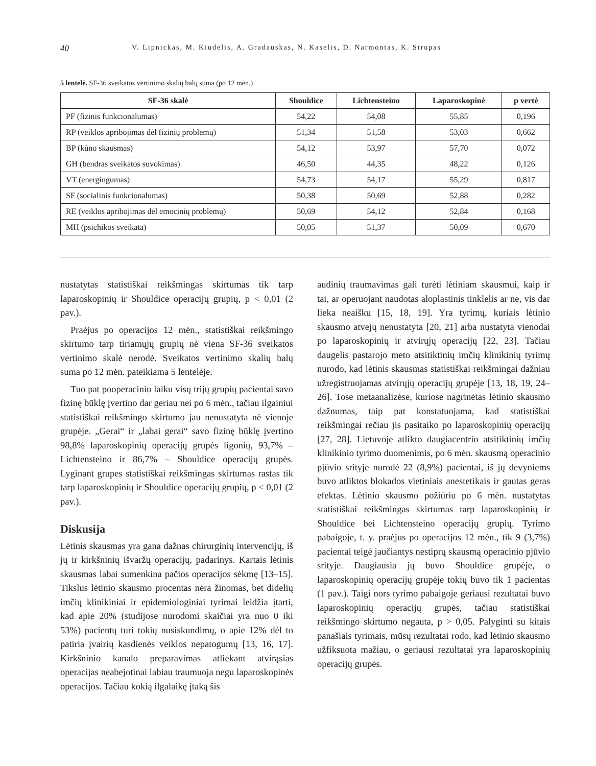40 V. Lipnickas, M. Kiudelis, A. Gradauskas, N. Kaselis, D. Narmontas, K. Strupas
5 lentelė. SF-36 sveikatos vertinimo skalių balų suma (po 12 mėn.)
| SF-36 skalė | Shouldice | Lichtensteino | Laparoskopinė | p vertė |
| --- | --- | --- | --- | --- |
| PF (fizinis funkcionalumas) | 54,22 | 54,08 | 55,85 | 0,196 |
| RP (veiklos apribojimas dėl fizinių problemų) | 51,34 | 51,58 | 53,03 | 0,662 |
| BP (kūno skausmas) | 54,12 | 53,97 | 57,70 | 0,072 |
| GH (bendras sveikatos suvokimas) | 46,50 | 44,35 | 48,22 | 0,126 |
| VT (energingumas) | 54,73 | 54,17 | 55,29 | 0,817 |
| SF (socialinis funkcionalumas) | 50,38 | 50,69 | 52,88 | 0,282 |
| RE (veiklos apribojimas dėl emocinių problemų) | 50,69 | 54,12 | 52,84 | 0,168 |
| MH (psichikos sveikata) | 50,05 | 51,37 | 50,09 | 0,670 |
nustatytas statistiškai reikšmingas skirtumas tik tarp laparoskopinių ir Shouldice operacijų grupių, p < 0,01 (2 pav.).
Praėjus po operacijos 12 mėn., statistiškai reikšmingo skirtumo tarp tiriamųjų grupių nė viena SF-36 sveikatos vertinimo skalė nerodė. Sveikatos vertinimo skalių balų suma po 12 mėn. pateikiama 5 lentelėje.
Tuo pat pooperaciniu laiku visų trijų grupių pacientai savo fizinę būklę įvertino dar geriau nei po 6 mėn., tačiau ilgainiui statistiškai reikšmingo skirtumo jau nenustatyta nė vienoje grupėje. „Gerai“ ir „labai gerai“ savo fizinę būklę įvertino 98,8% laparoskopinių operacijų grupės ligonių, 93,7% – Lichtensteino ir 86,7% – Shouldice operacijų grupės. Lyginant grupes statistiškai reikšmingas skirtumas rastas tik tarp laparoskopinių ir Shouldice operacijų grupių, p < 0,01 (2 pav.).
Diskusija
Lėtinis skausmas yra gana dažnas chirurginių intervencijų, iš jų ir kirkšninių išvaržų operacijų, padarinys. Kartais lėtinis skausmas labai sumenkina pačios operacijos sėkmę [13–15]. Tikslus lėtinio skausmo procentas nėra žinomas, bet didelių imčių klinikiniai ir epidemiologiniai tyrimai leidžia įtarti, kad apie 20% (studijose nurodomi skaičiai yra nuo 0 iki 53%) pacientų turi tokių nusiskundimų, o apie 12% dėl to patiria įvairių kasdienės veiklos nepatogumų [13, 16, 17]. Kirkšninio kanalo preparavimas atliekant atvirąsias operacijas neabejotinai labiau traumuoja negu laparoskopinės operacijos. Tačiau kokią ilgalaikę įtaką šis
audinių traumavimas gali turėti lėtiniam skausmui, kaip ir tai, ar operuojant naudotas aloplastinis tinklelis ar ne, vis dar lieka neaišku [15, 18, 19]. Yra tyrimų, kuriais lėtinio skausmo atvejų nenustatyta [20, 21] arba nustatyta vienodai po laparoskopinių ir atvirųjų operacijų [22, 23]. Tačiau daugelis pastarojo meto atsitiktinių imčių klinikinių tyrimų nurodo, kad lėtinis skausmas statistiškai reikšmingai dažniau užregistruojamas atvirųjų operacijų grupėje [13, 18, 19, 24–26]. Tose metaanalizėse, kuriose nagrinėtas lėtinio skausmo dažnumas, taip pat konstatuojama, kad statistiškai reikšmingai rečiau jis pasitaiko po laparoskopinių operacijų [27, 28]. Lietuvoje atlikto daugiacentrio atsitiktinių imčių klinikinio tyrimo duomenimis, po 6 mėn. skausmą operacinio pjūvio srityje nurodė 22 (8,9%) pacientai, iš jų devyniems buvo atliktos blokados vietiniais anestetikais ir gautas geras efektas. Lėtinio skausmo požiūriu po 6 mėn. nustatytas statistiškai reikšmingas skirtumas tarp laparoskopinių ir Shouldice bei Lichtensteino operacijų grupių. Tyrimo pabaigoje, t. y. praėjus po operacijos 12 mėn., tik 9 (3,7%) pacientai teigė jaučiantys nestiprų skausmą operacinio pjūvio srityje. Daugiausia jų buvo Shouldice grupėje, o laparoskopinių operacijų grupėje tokių buvo tik 1 pacientas (1 pav.). Taigi nors tyrimo pabaigoje geriausi rezultatai buvo laparoskopinių operacijų grupės, tačiau statistiškai reikšmingo skirtumo negauta, p > 0,05. Palyginti su kitais panašiais tyrimais, mūsų rezultatai rodo, kad lėtinio skausmo užfiksuota mažiau, o geriausi rezultatai yra laparoskopinių operacijų grupės.